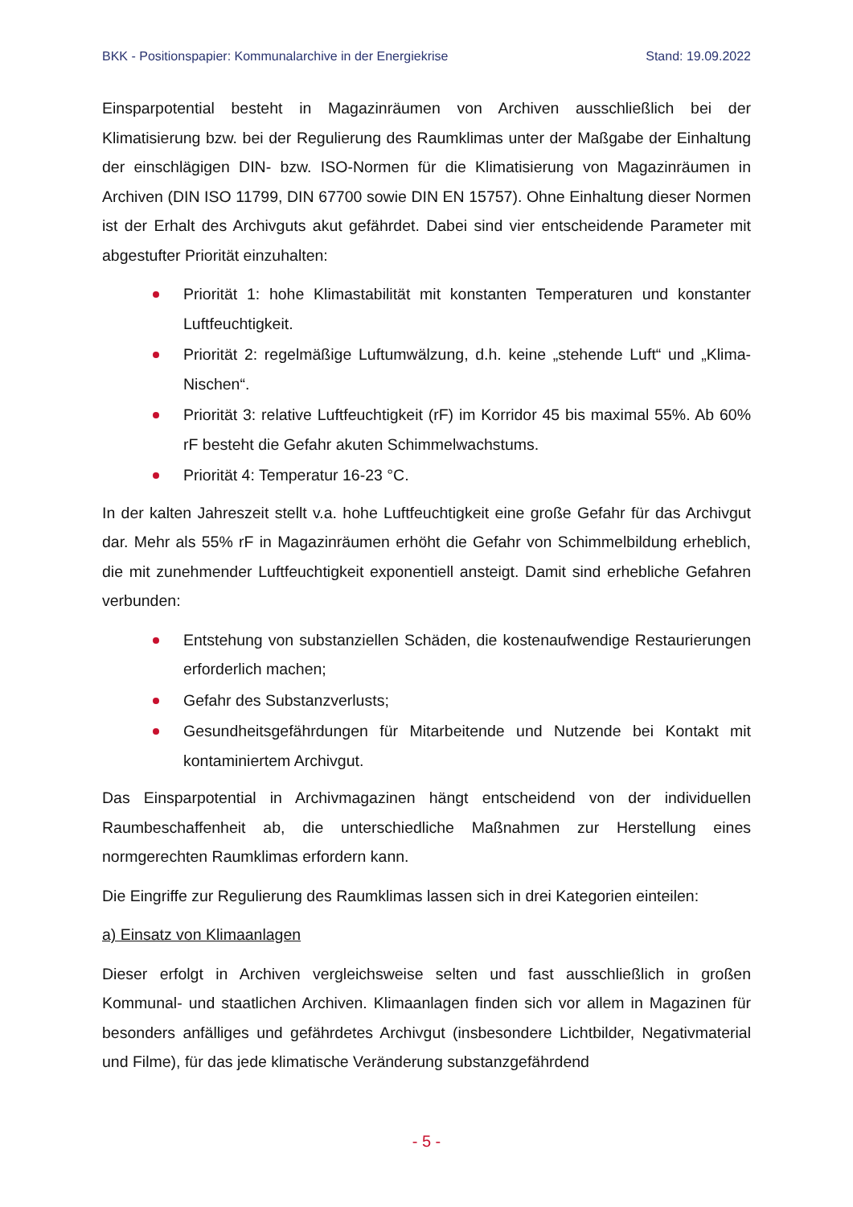BKK - Positionspapier: Kommunalarchive in der Energiekrise Stand: 19.09.2022
Einsparpotential besteht in Magazinräumen von Archiven ausschließlich bei der Klimatisierung bzw. bei der Regulierung des Raumklimas unter der Maßgabe der Einhaltung der einschlägigen DIN- bzw. ISO-Normen für die Klimatisierung von Magazinräumen in Archiven (DIN ISO 11799, DIN 67700 sowie DIN EN 15757). Ohne Einhaltung dieser Normen ist der Erhalt des Archivguts akut gefährdet. Dabei sind vier entscheidende Parameter mit abgestufter Priorität einzuhalten:
Priorität 1: hohe Klimastabilität mit konstanten Temperaturen und konstanter Luftfeuchtigkeit.
Priorität 2: regelmäßige Luftumwälzung, d.h. keine „stehende Luft“ und „Klima-Nischen“.
Priorität 3: relative Luftfeuchtigkeit (rF) im Korridor 45 bis maximal 55%. Ab 60% rF besteht die Gefahr akuten Schimmelwachstums.
Priorität 4: Temperatur 16-23 °C.
In der kalten Jahreszeit stellt v.a. hohe Luftfeuchtigkeit eine große Gefahr für das Archivgut dar. Mehr als 55% rF in Magazinräumen erhöht die Gefahr von Schimmelbildung erheblich, die mit zunehmender Luftfeuchtigkeit exponentiell ansteigt. Damit sind erhebliche Gefahren verbunden:
Entstehung von substanziellen Schäden, die kostenaufwendige Restaurierungen erforderlich machen;
Gefahr des Substanzverlusts;
Gesundheitsgefährdungen für Mitarbeitende und Nutzende bei Kontakt mit kontaminiertem Archivgut.
Das Einsparpotential in Archivmagazinen hängt entscheidend von der individuellen Raumbeschaffenheit ab, die unterschiedliche Maßnahmen zur Herstellung eines normgerechten Raumklimas erfordern kann.
Die Eingriffe zur Regulierung des Raumklimas lassen sich in drei Kategorien einteilen:
a) Einsatz von Klimaanlagen
Dieser erfolgt in Archiven vergleichsweise selten und fast ausschließlich in großen Kommunal- und staatlichen Archiven. Klimaanlagen finden sich vor allem in Magazinen für besonders anfälliges und gefährdetes Archivgut (insbesondere Lichtbilder, Negativmaterial und Filme), für das jede klimatische Veränderung substanzgefährdend
- 5 -